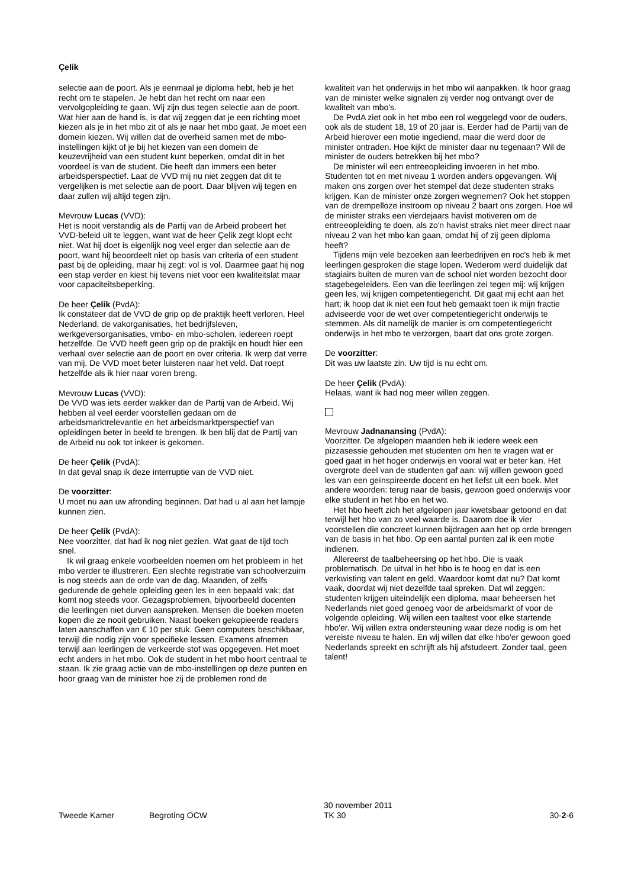Çelik
selectie aan de poort. Als je eenmaal je diploma hebt, heb je het recht om te stapelen. Je hebt dan het recht om naar een vervolgopleiding te gaan. Wij zijn dus tegen selectie aan de poort. Wat hier aan de hand is, is dat wij zeggen dat je een richting moet kiezen als je in het mbo zit of als je naar het mbo gaat. Je moet een domein kiezen. Wij willen dat de overheid samen met de mbo-instellingen kijkt of je bij het kiezen van een domein de keuzevrijheid van een student kunt beperken, omdat dit in het voordeel is van de student. Die heeft dan immers een beter arbeidsperspectief. Laat de VVD mij nu niet zeggen dat dit te vergelijken is met selectie aan de poort. Daar blijven wij tegen en daar zullen wij altijd tegen zijn.
Mevrouw Lucas (VVD):
Het is nooit verstandig als de Partij van de Arbeid probeert het VVD-beleid uit te leggen, want wat de heer Çelik zegt klopt echt niet. Wat hij doet is eigenlijk nog veel erger dan selectie aan de poort, want hij beoordeelt niet op basis van criteria of een student past bij de opleiding, maar hij zegt: vol is vol. Daarmee gaat hij nog een stap verder en kiest hij tevens niet voor een kwaliteitslat maar voor capaciteitsbeperking.
De heer Çelik (PvdA):
Ik constateer dat de VVD de grip op de praktijk heeft verloren. Heel Nederland, de vakorganisaties, het bedrijfsleven, werkgeversorganisaties, vmbo- en mbo-scholen, iedereen roept hetzelfde. De VVD heeft geen grip op de praktijk en houdt hier een verhaal over selectie aan de poort en over criteria. Ik werp dat verre van mij. De VVD moet beter luisteren naar het veld. Dat roept hetzelfde als ik hier naar voren breng.
Mevrouw Lucas (VVD):
De VVD was iets eerder wakker dan de Partij van de Arbeid. Wij hebben al veel eerder voorstellen gedaan om de arbeidsmarktrelevantie en het arbeidsmarktperspectief van opleidingen beter in beeld te brengen. Ik ben blij dat de Partij van de Arbeid nu ook tot inkeer is gekomen.
De heer Çelik (PvdA):
In dat geval snap ik deze interruptie van de VVD niet.
De voorzitter:
U moet nu aan uw afronding beginnen. Dat had u al aan het lampje kunnen zien.
De heer Çelik (PvdA):
Nee voorzitter, dat had ik nog niet gezien. Wat gaat de tijd toch snel.
Ik wil graag enkele voorbeelden noemen om het probleem in het mbo verder te illustreren. Een slechte registratie van schoolverzuim is nog steeds aan de orde van de dag. Maanden, of zelfs gedurende de gehele opleiding geen les in een bepaald vak; dat komt nog steeds voor. Gezagsproblemen, bijvoorbeeld docenten die leerlingen niet durven aanspreken. Mensen die boeken moeten kopen die ze nooit gebruiken. Naast boeken gekopieerde readers laten aanschaffen van € 10 per stuk. Geen computers beschikbaar, terwijl die nodig zijn voor specifieke lessen. Examens afnemen terwijl aan leerlingen de verkeerde stof was opgegeven. Het moet echt anders in het mbo. Ook de student in het mbo hoort centraal te staan. Ik zie graag actie van de mbo-instellingen op deze punten en hoor graag van de minister hoe zij de problemen rond de
kwaliteit van het onderwijs in het mbo wil aanpakken. Ik hoor graag van de minister welke signalen zij verder nog ontvangt over de kwaliteit van mbo's.
De PvdA ziet ook in het mbo een rol weggelegd voor de ouders, ook als de student 18, 19 of 20 jaar is. Eerder had de Partij van de Arbeid hierover een motie ingediend, maar die werd door de minister ontraden. Hoe kijkt de minister daar nu tegenaan? Wil de minister de ouders betrekken bij het mbo?
De minister wil een entreeopleiding invoeren in het mbo. Studenten tot en met niveau 1 worden anders opgevangen. Wij maken ons zorgen over het stempel dat deze studenten straks krijgen. Kan de minister onze zorgen wegnemen? Ook het stoppen van de drempelloze instroom op niveau 2 baart ons zorgen. Hoe wil de minister straks een vierdejaars havist motiveren om de entreeopleiding te doen, als zo'n havist straks niet meer direct naar niveau 2 van het mbo kan gaan, omdat hij of zij geen diploma heeft?
Tijdens mijn vele bezoeken aan leerbedrijven en roc's heb ik met leerlingen gesproken die stage lopen. Wederom werd duidelijk dat stagiairs buiten de muren van de school niet worden bezocht door stagebegeleiders. Een van die leerlingen zei tegen mij: wij krijgen geen les, wij krijgen competentiegericht. Dit gaat mij echt aan het hart; ik hoop dat ik niet een fout heb gemaakt toen ik mijn fractie adviseerde voor de wet over competentiegericht onderwijs te stemmen. Als dit namelijk de manier is om competentiegericht onderwijs in het mbo te verzorgen, baart dat ons grote zorgen.
De voorzitter:
Dit was uw laatste zin. Uw tijd is nu echt om.
De heer Çelik (PvdA):
Helaas, want ik had nog meer willen zeggen.
Mevrouw Jadnanansing (PvdA):
Voorzitter. De afgelopen maanden heb ik iedere week een pizzasessie gehouden met studenten om hen te vragen wat er goed gaat in het hoger onderwijs en vooral wat er beter kan. Het overgrote deel van de studenten gaf aan: wij willen gewoon goed les van een geïnspireerde docent en het liefst uit een boek. Met andere woorden: terug naar de basis, gewoon goed onderwijs voor elke student in het hbo en het wo.
Het hbo heeft zich het afgelopen jaar kwetsbaar getoond en dat terwijl het hbo van zo veel waarde is. Daarom doe ik vier voorstellen die concreet kunnen bijdragen aan het op orde brengen van de basis in het hbo. Op een aantal punten zal ik een motie indienen.
Allereerst de taalbeheersing op het hbo. Die is vaak problematisch. De uitval in het hbo is te hoog en dat is een verkwisting van talent en geld. Waardoor komt dat nu? Dat komt vaak, doordat wij niet dezelfde taal spreken. Dat wil zeggen: studenten krijgen uiteindelijk een diploma, maar beheersen het Nederlands niet goed genoeg voor de arbeidsmarkt of voor de volgende opleiding. Wij willen een taaltest voor elke startende hbo'er. Wij willen extra ondersteuning waar deze nodig is om het vereiste niveau te halen. En wij willen dat elke hbo'er gewoon goed Nederlands spreekt en schrijft als hij afstudeert. Zonder taal, geen talent!
Tweede Kamer Begroting OCW 30 november 2011
TK 30 30-2-6